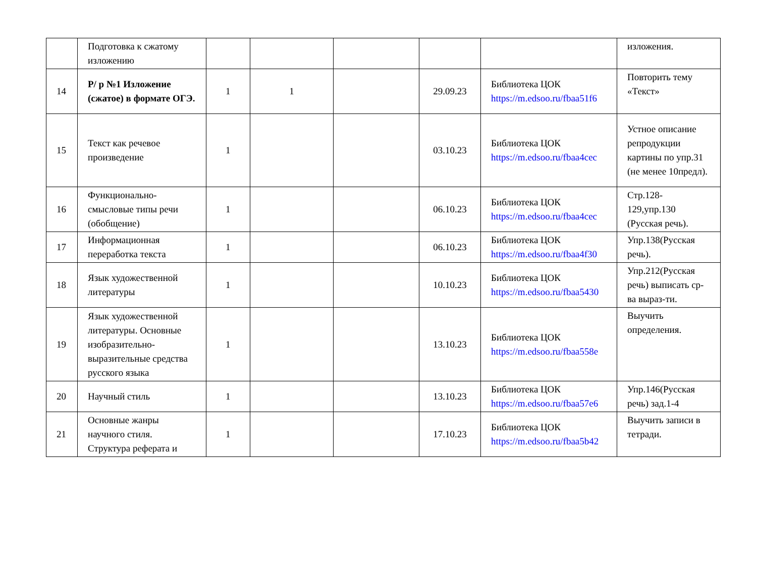| | Подготовка к сжатому изложению | | | | | | изложения. |
| 14 | Р/ р №1 Изложение (сжатое) в формате ОГЭ. | 1 | 1 | | 29.09.23 | Библиотека ЦОК https://m.edsoo.ru/fbaa51f6 | Повторить тему «Текст» |
| 15 | Текст как речевое произведение | 1 | | | 03.10.23 | Библиотека ЦОК https://m.edsoo.ru/fbaa4cec | Устное описание репродукции картины по упр.31 (не менее 10предл). |
| 16 | Функционально-смысловые типы речи (обобщение) | 1 | | | 06.10.23 | Библиотека ЦОК https://m.edsoo.ru/fbaa4cec | Стр.128-129,упр.130 (Русская речь). |
| 17 | Информационная переработка текста | 1 | | | 06.10.23 | Библиотека ЦОК https://m.edsoo.ru/fbaa4f30 | Упр.138(Русская речь). |
| 18 | Язык художественной литературы | 1 | | | 10.10.23 | Библиотека ЦОК https://m.edsoo.ru/fbaa5430 | Упр.212(Русская речь) выписать ср-ва выраз-ти. |
| 19 | Язык художественной литературы. Основные изобразительно-выразительные средства русского языка | 1 | | | 13.10.23 | Библиотека ЦОК https://m.edsoo.ru/fbaa558e | Выучить определения. |
| 20 | Научный стиль | 1 | | | 13.10.23 | Библиотека ЦОК https://m.edsoo.ru/fbaa57e6 | Упр.146(Русская речь) зад.1-4 |
| 21 | Основные жанры научного стиля. Структура реферата и | 1 | | | 17.10.23 | Библиотека ЦОК https://m.edsoo.ru/fbaa5b42 | Выучить записи в тетради. |